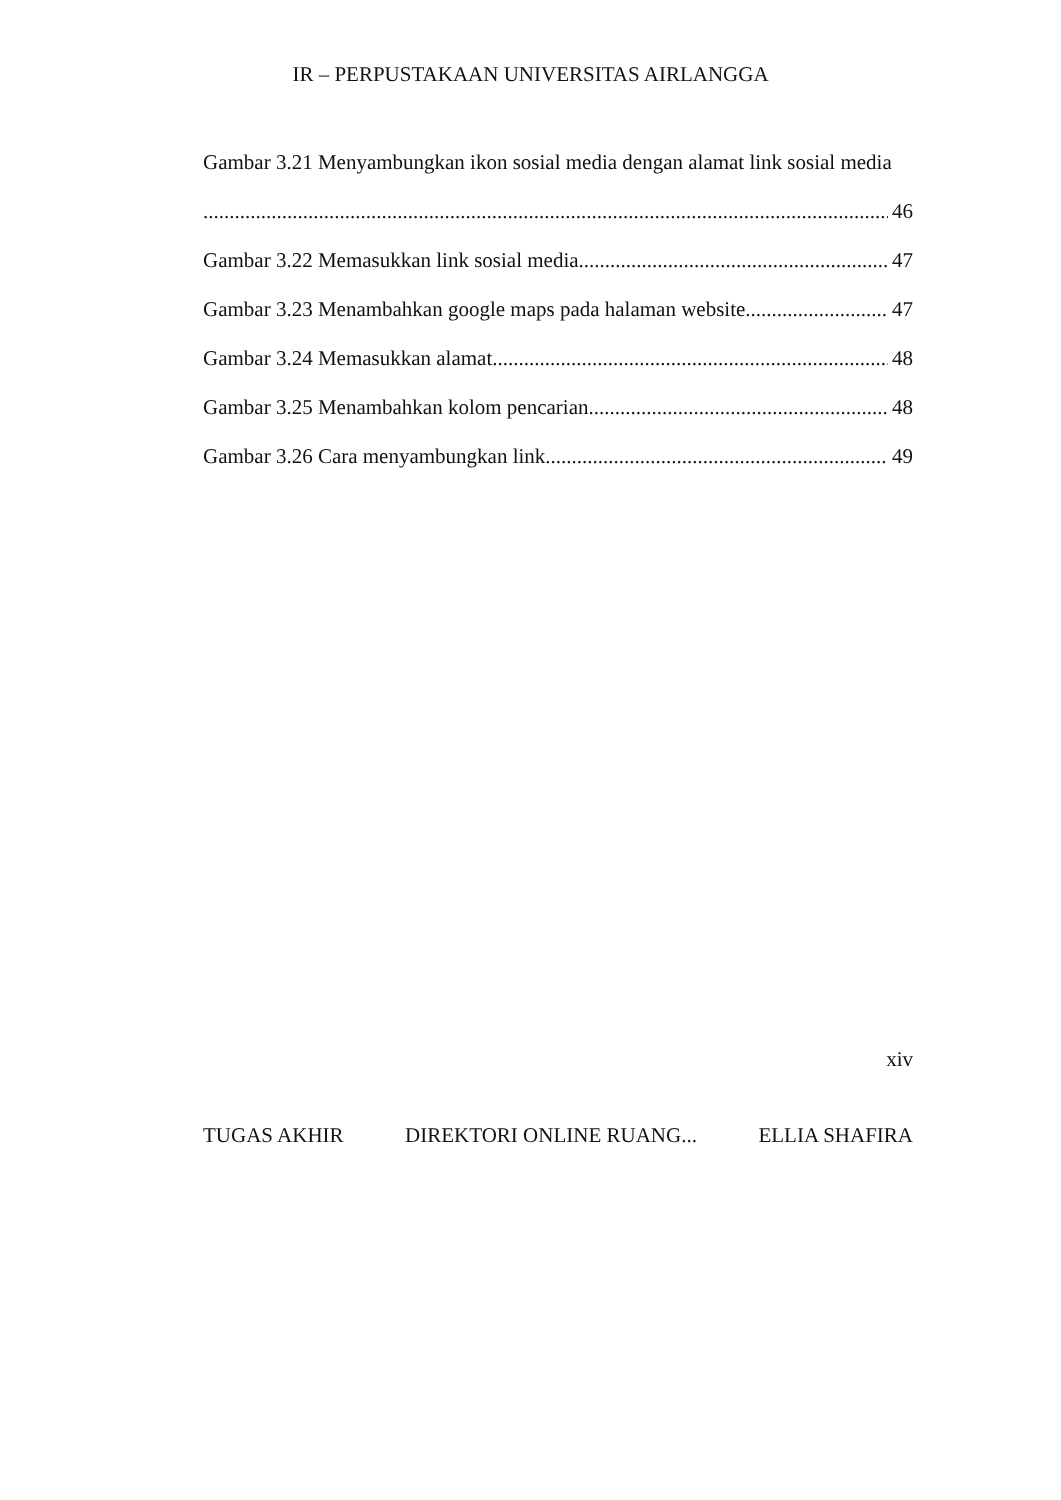IR – PERPUSTAKAAN UNIVERSITAS AIRLANGGA
Gambar 3.21 Menyambungkan ikon sosial media dengan alamat link sosial media
46
Gambar 3.22 Memasukkan link sosial media 47
Gambar 3.23 Menambahkan google maps pada halaman website 47
Gambar 3.24 Memasukkan alamat 48
Gambar 3.25 Menambahkan kolom pencarian 48
Gambar 3.26 Cara menyambungkan link 49
xiv
TUGAS AKHIR DIREKTORI ONLINE RUANG... ELLIA SHAFIRA